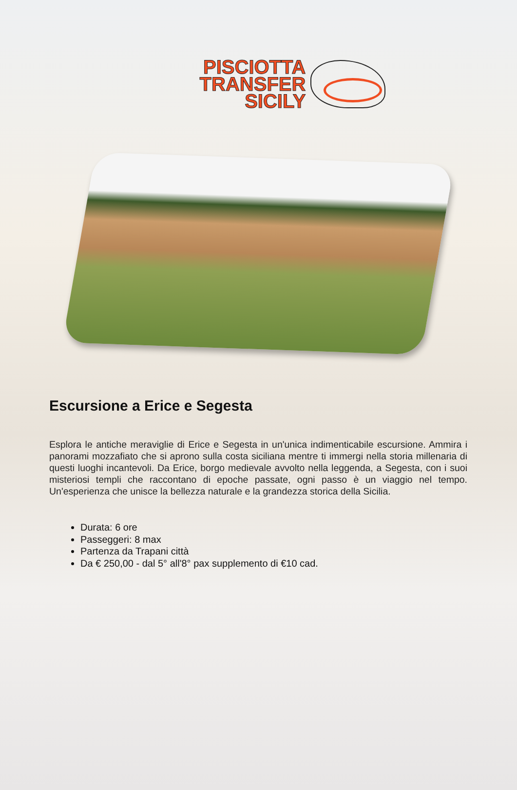PISCIOTTA
TRANSFER
SICILY
Escursione a Erice e Segesta
Esplora le antiche meraviglie di Erice e Segesta in un'unica indimenticabile escursione. Ammira i panorami mozzafiato che si aprono sulla costa siciliana mentre ti immergi nella storia millenaria di questi luoghi incantevoli. Da Erice, borgo medievale avvolto nella leggenda, a Segesta, con i suoi misteriosi templi che raccontano di epoche passate, ogni passo è un viaggio nel tempo. Un'esperienza che unisce la bellezza naturale e la grandezza storica della Sicilia.
Durata: 6 ore
Passeggeri: 8 max
Partenza da Trapani città
Da € 250,00 - dal 5° all'8° pax supplemento di €10 cad.